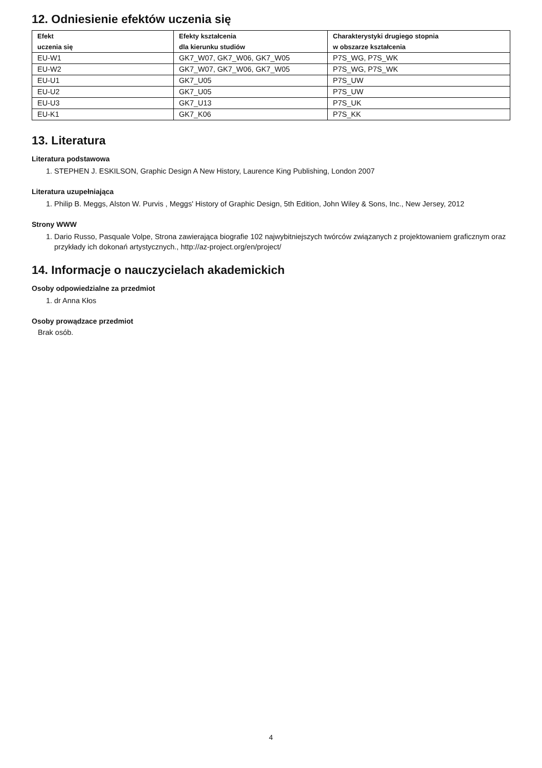12. Odniesienie efektów uczenia się
| Efekt uczenia się | Efekty kształcenia dla kierunku studiów | Charakterystyki drugiego stopnia w obszarze kształcenia |
| --- | --- | --- |
| EU-W1 | GK7_W07, GK7_W06, GK7_W05 | P7S_WG, P7S_WK |
| EU-W2 | GK7_W07, GK7_W06, GK7_W05 | P7S_WG, P7S_WK |
| EU-U1 | GK7_U05 | P7S_UW |
| EU-U2 | GK7_U05 | P7S_UW |
| EU-U3 | GK7_U13 | P7S_UK |
| EU-K1 | GK7_K06 | P7S_KK |
13. Literatura
Literatura podstawowa
1. STEPHEN J. ESKILSON, Graphic Design A New History, Laurence King Publishing, London 2007
Literatura uzupełniająca
1. Philip B. Meggs, Alston W. Purvis , Meggs' History of Graphic Design, 5th Edition, John Wiley & Sons, Inc., New Jersey, 2012
Strony WWW
1. Dario Russo, Pasquale Volpe, Strona zawierająca biografie 102 najwybitniejszych twórców związanych z projektowaniem graficznym oraz przykłady ich dokonań artystycznych., http://az-project.org/en/project/
14. Informacje o nauczycielach akademickich
Osoby odpowiedzialne za przedmiot
1. dr Anna Kłos
Osoby prowądzace przedmiot
Brak osób.
4